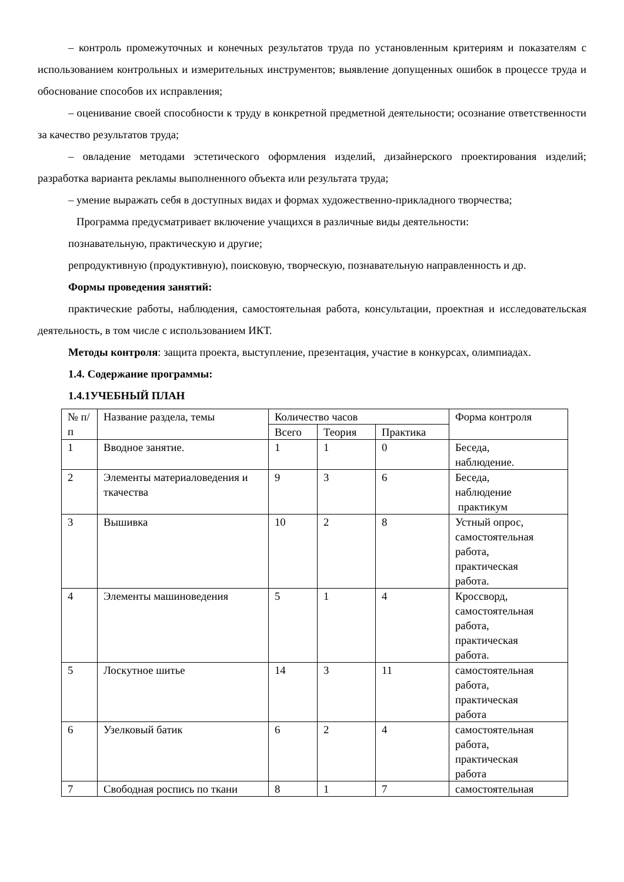– контроль промежуточных и конечных результатов труда по установленным критериям и показателям с использованием контрольных и измерительных инструментов; выявление допущенных ошибок в процессе труда и обоснование способов их исправления;
– оценивание своей способности к труду в конкретной предметной деятельности; осознание ответственности за качество результатов труда;
– овладение методами эстетического оформления изделий, дизайнерского проектирования изделий; разработка варианта рекламы выполненного объекта или результата труда;
– умение выражать себя в доступных видах и формах художественно-прикладного творчества;
Программа предусматривает включение учащихся в различные виды деятельности:
познавательную, практическую и другие;
репродуктивную (продуктивную), поисковую, творческую, познавательную направленность и др.
Формы проведения занятий:
практические работы, наблюдения, самостоятельная работа, консультации, проектная и исследовательская деятельность, в том числе с использованием ИКТ.
Методы контроля: защита проекта, выступление, презентация, участие в конкурсах, олимпиадах.
1.4. Содержание программы:
1.4.1УЧЕБНЫЙ ПЛАН
| № п/п | Название раздела, темы | Количество часов | | | Форма контроля |
| --- | --- | --- | --- | --- | --- |
| | | Всего | Теория | Практика | |
| 1 | Вводное занятие. | 1 | 1 | 0 | Беседа, наблюдение. |
| 2 | Элементы материаловедения и ткачества | 9 | 3 | 6 | Беседа, наблюдение практикум |
| 3 | Вышивка | 10 | 2 | 8 | Устный опрос, самостоятельная работа, практическая работа. |
| 4 | Элементы машиноведения | 5 | 1 | 4 | Кроссворд, самостоятельная работа, практическая работа. |
| 5 | Лоскутное шитье | 14 | 3 | 11 | самостоятельная работа, практическая работа |
| 6 | Узелковый батик | 6 | 2 | 4 | самостоятельная работа, практическая работа |
| 7 | Свободная роспись по ткани | 8 | 1 | 7 | самостоятельная |